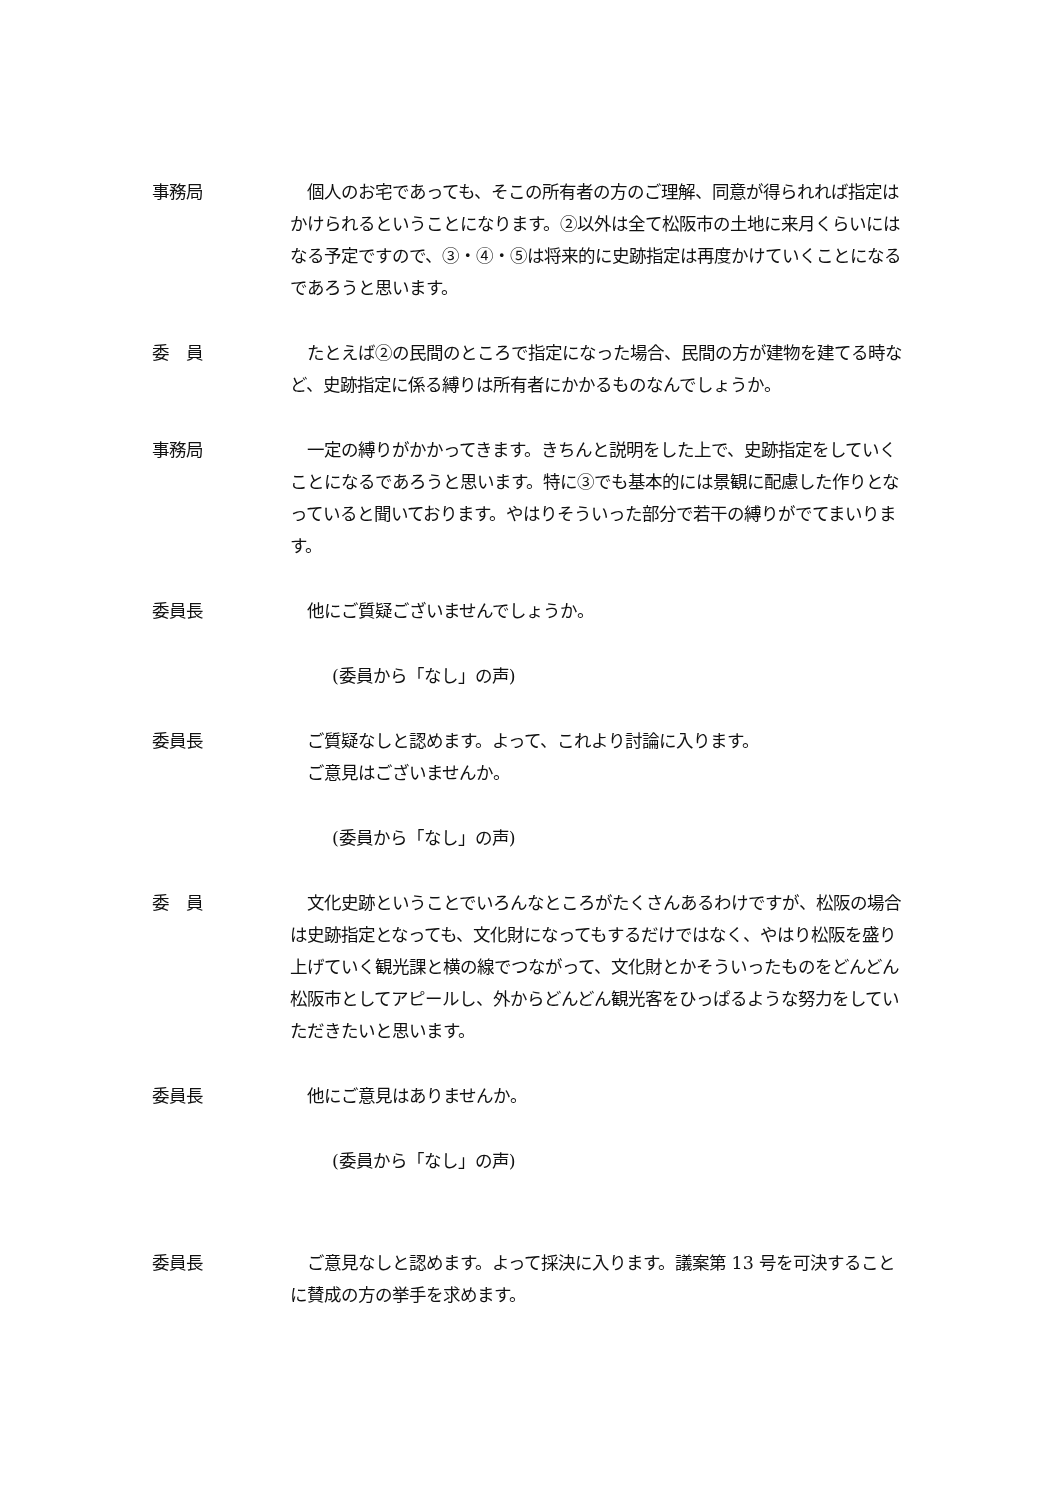事務局 　個人のお宅であっても、そこの所有者の方のご理解、同意が得られれば指定はかけられるということになります。②以外は全て松阪市の土地に来月くらいにはなる予定ですので、③・④・⑤は将来的に史跡指定は再度かけていくことになるであろうと思います。
委　員 　たとえば②の民間のところで指定になった場合、民間の方が建物を建てる時など、史跡指定に係る縛りは所有者にかかるものなんでしょうか。
事務局 　一定の縛りがかかってきます。きちんと説明をした上で、史跡指定をしていくことになるであろうと思います。特に③でも基本的には景観に配慮した作りとなっていると聞いております。やはりそういった部分で若干の縛りがでてまいります。
委員長 　他にご質疑ございませんでしょうか。
(委員から「なし」の声)
委員長 　ご質疑なしと認めます。よって、これより討論に入ります。
　ご意見はございませんか。
(委員から「なし」の声)
委　員 　文化史跡ということでいろんなところがたくさんあるわけですが、松阪の場合は史跡指定となっても、文化財になってもするだけではなく、やはり松阪を盛り上げていく観光課と横の線でつながって、文化財とかそういったものをどんどん松阪市としてアピールし、外からどんどん観光客をひっぱるような努力をしていただきたいと思います。
委員長 　他にご意見はありませんか。
(委員から「なし」の声)
委員長 　ご意見なしと認めます。よって採決に入ります。議案第 13 号を可決することに賛成の方の挙手を求めます。